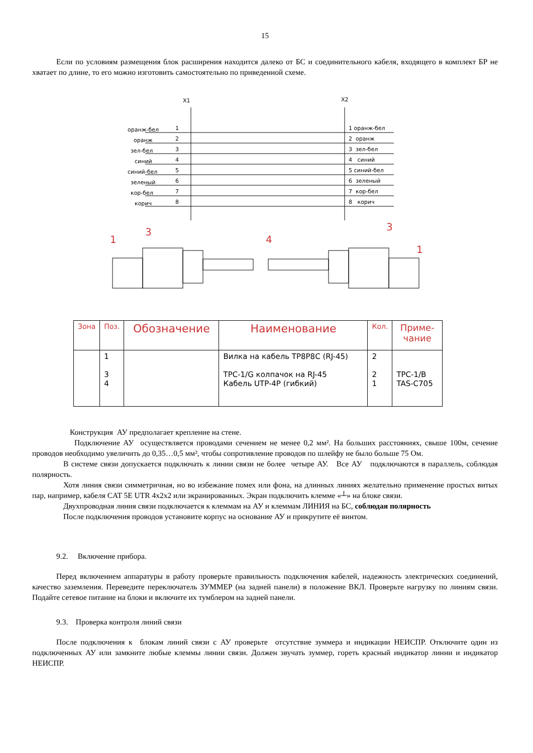15
Если по условиям размещения блок расширения находится далеко от БС и соединительного кабеля, входящего в комплект БР не хватает по длине, то его можно изготовить самостоятельно по приведенной схеме.
X1
X2
оранж-бел
1
1 оранж-бел
оранж
2
2 оранж
зел-бел
3
3 зел-бел
синий
4
4 синий
синий-бел
5
5 синий-бел
зеленый
6
6 зеленый
кор-бел
7
7 кор-бел
корич
8
8 корич
1
3
4
3
1
| Зона | Поз. | Обозначение | Наименование | Кол. | Приме- чание |
| --- | --- | --- | --- | --- | --- |
| | 1 3 4 | | Вилка на кабель TP8P8C (RJ-45) TPC-1/G колпачок на RJ-45 Кабель UTP-4P (гибкий) | 2 2 1 | TPC-1/B TAS-C705 |
Конструкция АУ предполагает крепление на стене.
Подключение АУ осуществляется проводами сечением не менее 0,2 мм². На больших расстояниях, свыше 100м, сечение проводов необходимо увеличить до 0,35…0,5 мм², чтобы сопротивление проводов по шлейфу не было больше 75 Ом.
В системе связи допускается подключать к линии связи не более четыре АУ. Все АУ подключаются в параллель, соблюдая полярность.
Хотя линия связи симметричная, но во избежание помех или фона, на длинных линиях желательно применение простых витых пар, например, кабеля CAT 5E UTR 4x2x2 или экранированных. Экран подключить клемме «┴» на блоке связи.
Двухпроводная линия связи подключается к клеммам на АУ и клеммам ЛИНИЯ на БС, соблюдая полярность
После подключения проводов установите корпус на основание АУ и прикрутите её винтом.
9.2. Включение прибора.
Перед включением аппаратуры в работу проверьте правильность подключения кабелей, надежность электрических соединений, качество заземления. Переведите переключатель ЗУММЕР (на задней панели) в положение ВКЛ. Проверьте нагрузку по линиям связи. Подайте сетевое питание на блоки и включите их тумблером на задней панели.
9.3. Проверка контроля линий связи
После подключения к блокам линий связи с АУ проверьте отсутствие зуммера и индикации НЕИСПР. Отключите один из подключенных АУ или замкните любые клеммы линии связи. Должен звучать зуммер, гореть красный индикатор линии и индикатор НЕИСПР.